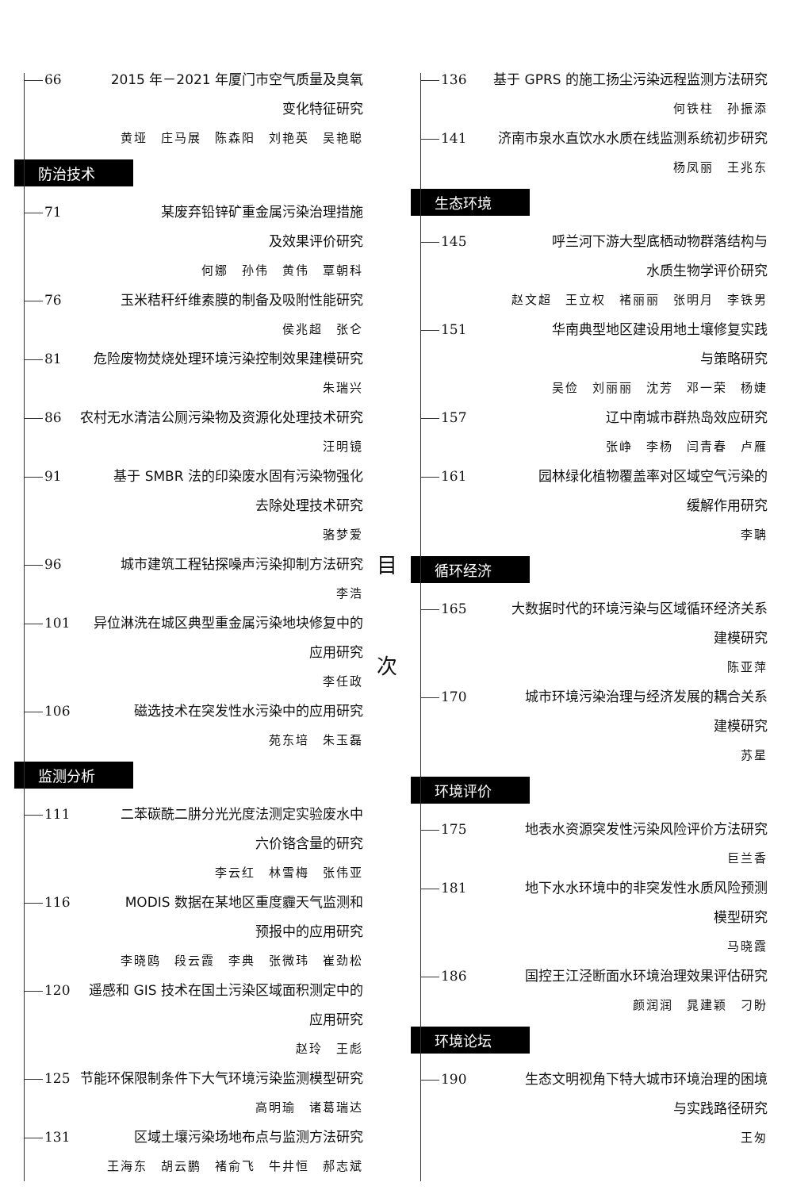66 2015 年－2021 年厦门市空气质量及臭氧
变化特征研究
黄垭　庄马展　陈森阳　刘艳英　吴艳聪
防治技术
71 某废弃铅锌矿重金属污染治理措施
及效果评价研究
何娜　孙伟　黄伟　覃朝科
76 玉米秸秆纤维素膜的制备及吸附性能研究
侯兆超　张仑
81 危险废物焚烧处理环境污染控制效果建模研究
朱瑞兴
86 农村无水清洁公厕污染物及资源化处理技术研究
汪明镜
91 基于 SMBR 法的印染废水固有污染物强化
去除处理技术研究
骆梦爱
96 城市建筑工程钻探噪声污染抑制方法研究
李浩
101 异位淋洗在城区典型重金属污染地块修复中的
应用研究
李任政
106 磁选技术在突发性水污染中的应用研究
苑东培　朱玉磊
监测分析
111 二苯碳酰二肼分光光度法测定实验废水中
六价铬含量的研究
李云红　林雪梅　张伟亚
116 MODIS 数据在某地区重度霾天气监测和
预报中的应用研究
李晓鸥　段云霞　李典　张微玮　崔劲松
120 遥感和 GIS 技术在国土污染区域面积测定中的
应用研究
赵玲　王彪
125 节能环保限制条件下大气环境污染监测模型研究
高明瑜　诸葛瑞达
131 区域土壤污染场地布点与监测方法研究
王海东　胡云鹏　褚俞飞　牛井恒　郝志斌
目
次
136 基于 GPRS 的施工扬尘污染远程监测方法研究
何铁柱　孙振添
141 济南市泉水直饮水水质在线监测系统初步研究
杨凤丽　王兆东
生态环境
145 呼兰河下游大型底栖动物群落结构与
水质生物学评价研究
赵文超　王立权　褚丽丽　张明月　李铁男
151 华南典型地区建设用地土壤修复实践
与策略研究
吴俭　刘丽丽　沈芳　邓一荣　杨婕
157 辽中南城市群热岛效应研究
张峥　李杨　闫青春　卢雁
161 园林绿化植物覆盖率对区域空气污染的
缓解作用研究
李聃
循环经济
165 大数据时代的环境污染与区域循环经济关系
建模研究
陈亚萍
170 城市环境污染治理与经济发展的耦合关系
建模研究
苏星
环境评价
175 地表水资源突发性污染风险评价方法研究
巨兰香
181 地下水水环境中的非突发性水质风险预测
模型研究
马晓霞
186 国控王江泾断面水环境治理效果评估研究
颜润润　晁建颖　刁盼
环境论坛
190 生态文明视角下特大城市环境治理的困境
与实践路径研究
王匆